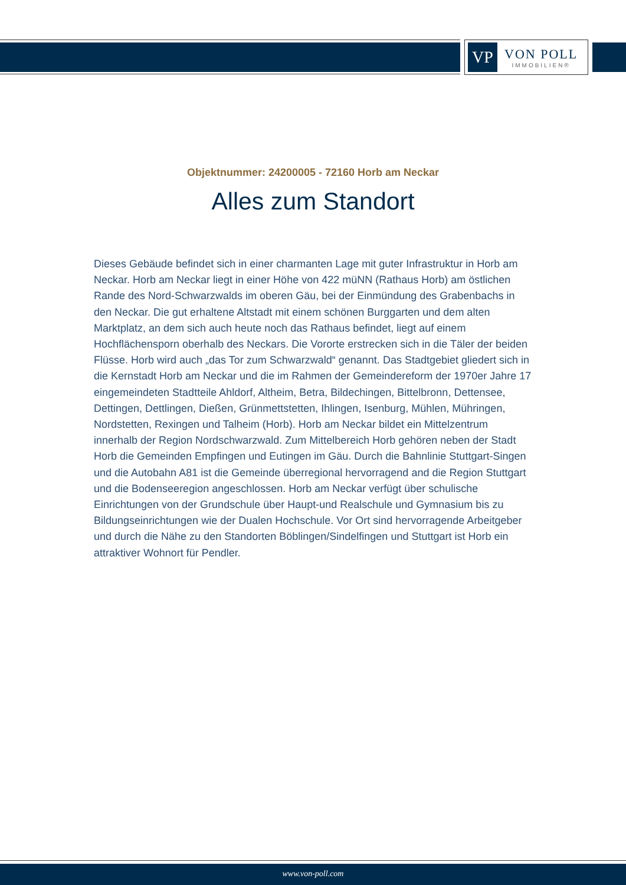VP
VON POLL
IMMOBILIEN®
Objektnummer: 24200005 - 72160 Horb am Neckar
Alles zum Standort
Dieses Gebäude befindet sich in einer charmanten Lage mit guter Infrastruktur in Horb am Neckar. Horb am Neckar liegt in einer Höhe von 422 müNN (Rathaus Horb) am östlichen Rande des Nord-Schwarzwalds im oberen Gäu, bei der Einmündung des Grabenbachs in den Neckar. Die gut erhaltene Altstadt mit einem schönen Burggarten und dem alten Marktplatz, an dem sich auch heute noch das Rathaus befindet, liegt auf einem Hochflächensporn oberhalb des Neckars. Die Vororte erstrecken sich in die Täler der beiden Flüsse. Horb wird auch „das Tor zum Schwarzwald“ genannt. Das Stadtgebiet gliedert sich in die Kernstadt Horb am Neckar und die im Rahmen der Gemeindereform der 1970er Jahre 17 eingemeindeten Stadtteile Ahldorf, Altheim, Betra, Bildechingen, Bittelbronn, Dettensee, Dettingen, Dettlingen, Dießen, Grünmettstetten, Ihlingen, Isenburg, Mühlen, Mühringen, Nordstetten, Rexingen und Talheim (Horb). Horb am Neckar bildet ein Mittelzentrum innerhalb der Region Nordschwarzwald. Zum Mittelbereich Horb gehören neben der Stadt Horb die Gemeinden Empfingen und Eutingen im Gäu. Durch die Bahnlinie Stuttgart-Singen und die Autobahn A81 ist die Gemeinde überregional hervorragend and die Region Stuttgart und die Bodenseeregion angeschlossen. Horb am Neckar verfügt über schulische Einrichtungen von der Grundschule über Haupt-und Realschule und Gymnasium bis zu Bildungseinrichtungen wie der Dualen Hochschule. Vor Ort sind hervorragende Arbeitgeber und durch die Nähe zu den Standorten Böblingen/Sindelfingen und Stuttgart ist Horb ein attraktiver Wohnort für Pendler.
www.von-poll.com